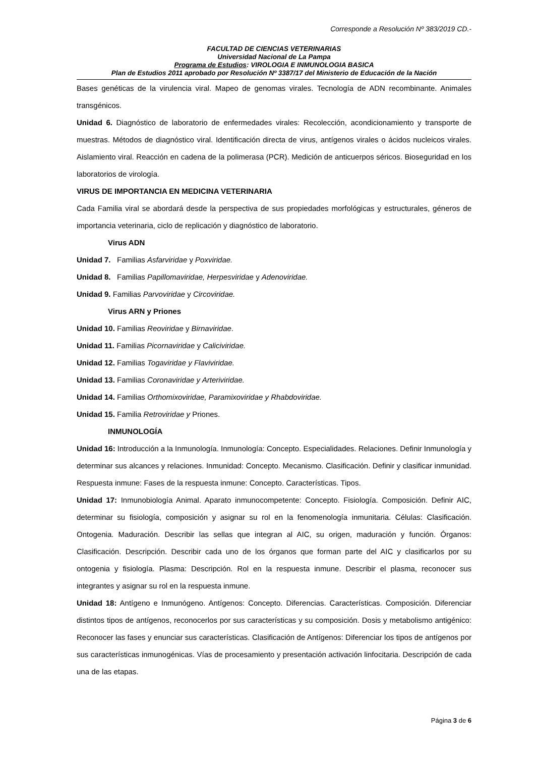Corresponde a Resolución Nº 383/2019 CD.-
FACULTAD DE CIENCIAS VETERINARIAS
Universidad Nacional de La Pampa
Programa de Estudios: VIROLOGIA E INMUNOLOGIA BASICA
Plan de Estudios 2011 aprobado por Resolución Nº 3387/17 del Ministerio de Educación de la Nación
Bases genéticas de la virulencia viral. Mapeo de genomas virales. Tecnología de ADN recombinante. Animales transgénicos.
Unidad 6. Diagnóstico de laboratorio de enfermedades virales: Recolección, acondicionamiento y transporte de muestras. Métodos de diagnóstico viral. Identificación directa de virus, antígenos virales o ácidos nucleicos virales. Aislamiento viral. Reacción en cadena de la polimerasa (PCR). Medición de anticuerpos séricos. Bioseguridad en los laboratorios de virología.
VIRUS DE IMPORTANCIA EN MEDICINA VETERINARIA
Cada Familia viral se abordará desde la perspectiva de sus propiedades morfológicas y estructurales, géneros de importancia veterinaria, ciclo de replicación y diagnóstico de laboratorio.
Virus ADN
Unidad 7. Familias Asfarviridae y Poxviridae.
Unidad 8. Familias Papillomaviridae, Herpesviridae y Adenoviridae.
Unidad 9. Familias Parvoviridae y Circoviridae.
Virus ARN y Priones
Unidad 10. Familias Reoviridae y Birnaviridae.
Unidad 11. Familias Picornaviridae y Caliciviridae.
Unidad 12. Familias Togaviridae y Flaviviridae.
Unidad 13. Familias Coronaviridae y Arteriviridae.
Unidad 14. Familias Orthomixoviridae, Paramixoviridae y Rhabdoviridae.
Unidad 15. Familia Retroviridae y Priones.
INMUNOLOGÍA
Unidad 16: Introducción a la Inmunología. Inmunología: Concepto. Especialidades. Relaciones. Definir Inmunología y determinar sus alcances y relaciones. Inmunidad: Concepto. Mecanismo. Clasificación. Definir y clasificar inmunidad. Respuesta inmune: Fases de la respuesta inmune: Concepto. Características. Tipos.
Unidad 17: Inmunobiología Animal. Aparato inmunocompetente: Concepto. Fisiología. Composición. Definir AIC, determinar su fisiología, composición y asignar su rol en la fenomenología inmunitaria. Células: Clasificación. Ontogenia. Maduración. Describir las sellas que integran al AIC, su origen, maduración y función. Órganos: Clasificación. Descripción. Describir cada uno de los órganos que forman parte del AIC y clasificarlos por su ontogenia y fisiología. Plasma: Descripción. Rol en la respuesta inmune. Describir el plasma, reconocer sus integrantes y asignar su rol en la respuesta inmune.
Unidad 18: Antígeno e Inmunógeno. Antígenos: Concepto. Diferencias. Características. Composición. Diferenciar distintos tipos de antígenos, reconocerlos por sus características y su composición. Dosis y metabolismo antigénico: Reconocer las fases y enunciar sus características. Clasificación de Antígenos: Diferenciar los tipos de antígenos por sus características inmunogénicas. Vías de procesamiento y presentación activación linfocitaria. Descripción de cada una de las etapas.
Página 3 de 6